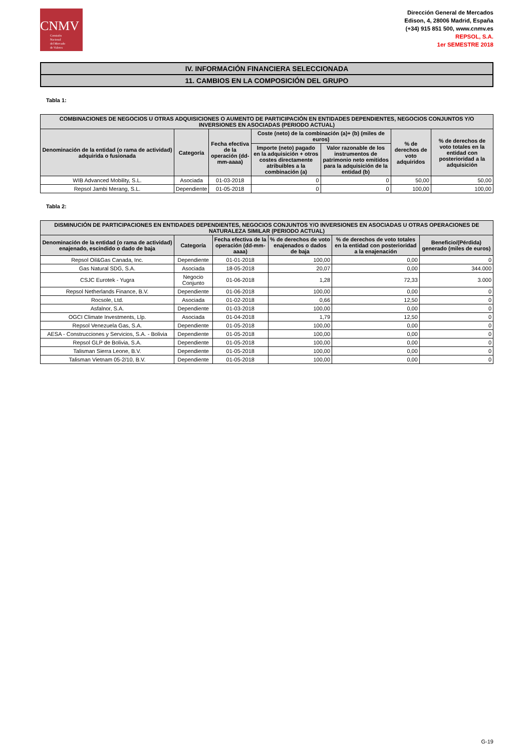CNMV
Comisión
Nacional
del Mercado
de Valores
Dirección General de Mercados
Edison, 4, 28006 Madrid, España
(+34) 915 851 500, www.cnmv.es
REPSOL, S.A.
1er SEMESTRE 2018
IV. INFORMACIÓN FINANCIERA SELECCIONADA
11. CAMBIOS EN LA COMPOSICIÓN DEL GRUPO
Tabla 1:
| COMBINACIONES DE NEGOCIOS U OTRAS ADQUISICIONES O AUMENTO DE PARTICIPACIÓN EN ENTIDADES DEPENDIENTES, NEGOCIOS CONJUNTOS Y/O INVERSIONES EN ASOCIADAS (PERIODO ACTUAL) | | | | | | |
| --- | --- | --- | --- | --- | --- | --- |
| Denominación de la entidad (o rama de actividad) adquirida o fusionada | Categoría | Fecha efectiva de la operación (dd-mm-aaaa) | Coste (neto) de la combinación (a)+ (b) (miles de euros) | | % de derechos de voto adquiridos | % de derechos de voto totales en la entidad con posterioridad a la adquisición |
| | | | Importe (neto) pagado en la adquisición + otros costes directamente atribuibles a la combinación (a) | Valor razonable de los instrumentos de patrimonio neto emitidos para la adquisición de la entidad (b) | | |
| WIB Advanced Mobility, S.L. | Asociada | 01-03-2018 | 0 | 0 | 50,00 | 50,00 |
| Repsol Jambi Merang, S.L. | Dependiente | 01-05-2018 | 0 | 0 | 100,00 | 100,00 |
Tabla 2:
| DISMINUCIÓN DE PARTICIPACIONES EN ENTIDADES DEPENDIENTES, NEGOCIOS CONJUNTOS Y/O INVERSIONES EN ASOCIADAS U OTRAS OPERACIONES DE NATURALEZA SIMILAR (PERIODO ACTUAL) | | | | | |
| --- | --- | --- | --- | --- | --- |
| Denominación de la entidad (o rama de actividad) enajenado, escindido o dado de baja | Categoría | Fecha efectiva de la operación (dd-mm-aaaa) | % de derechos de voto enajenados o dados de baja | % de derechos de voto totales en la entidad con posterioridad a la enajenación | Beneficio/(Pérdida) generado (miles de euros) |
| Repsol Oil&Gas Canada, Inc. | Dependiente | 01-01-2018 | 100,00 | 0,00 | 0 |
| Gas Natural SDG, S.A. | Asociada | 18-05-2018 | 20,07 | 0,00 | 344.000 |
| CSJC Eurotek - Yugra | Negocio Conjunto | 01-06-2018 | 1,28 | 72,33 | 3.000 |
| Repsol Netherlands Finance, B.V. | Dependiente | 01-06-2018 | 100,00 | 0,00 | 0 |
| Rocsole, Ltd. | Asociada | 01-02-2018 | 0,66 | 12,50 | 0 |
| Asfalnor, S.A. | Dependiente | 01-03-2018 | 100,00 | 0,00 | 0 |
| OGCI Climate Investments, Llp. | Asociada | 01-04-2018 | 1,79 | 12,50 | 0 |
| Repsol Venezuela Gas, S.A. | Dependiente | 01-05-2018 | 100,00 | 0,00 | 0 |
| AESA - Construcciones y Servicios, S.A. - Bolivia | Dependiente | 01-05-2018 | 100,00 | 0,00 | 0 |
| Repsol GLP de Bolivia, S.A. | Dependiente | 01-05-2018 | 100,00 | 0,00 | 0 |
| Talisman Sierra Leone, B.V. | Dependiente | 01-05-2018 | 100,00 | 0,00 | 0 |
| Talisman Vietnam 05-2/10, B.V. | Dependiente | 01-05-2018 | 100,00 | 0,00 | 0 |
G-19